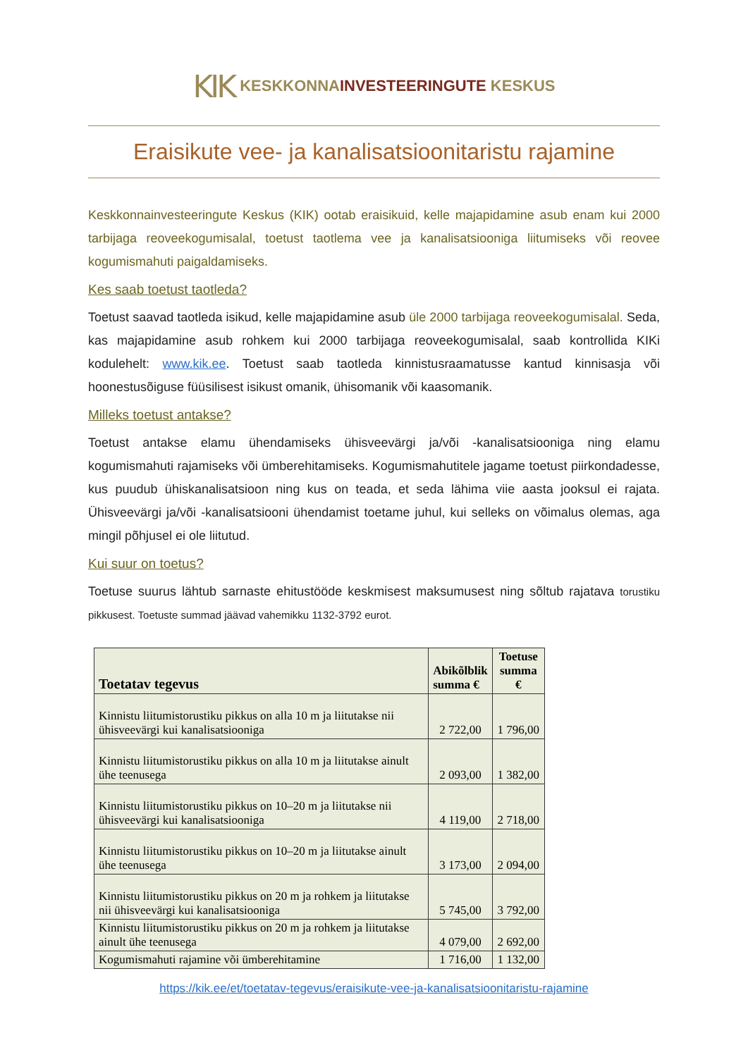KIK KESKKONNAINVESTEERINGUTE KESKUS
Eraisikute vee- ja kanalisatsioonitaristu rajamine
Keskkonnainvesteeringute Keskus (KIK) ootab eraisikuid, kelle majapidamine asub enam kui 2000 tarbijaga reoveekogumisalal, toetust taotlema vee ja kanalisatsiooniga liitumiseks või reovee kogumismahuti paigaldamiseks.
Kes saab toetust taotleda?
Toetust saavad taotleda isikud, kelle majapidamine asub üle 2000 tarbijaga reoveekogumisalal. Seda, kas majapidamine asub rohkem kui 2000 tarbijaga reoveekogumisalal, saab kontrollida KIKi kodulehelt: www.kik.ee. Toetust saab taotleda kinnistusraamatusse kantud kinnisasja või hoonestusõiguse füüsilisest isikust omanik, ühisomanik või kaasomanik.
Milleks toetust antakse?
Toetust antakse elamu ühendamiseks ühisveevärgi ja/või -kanalisatsiooniga ning elamu kogumismahuti rajamiseks või ümberehitamiseks. Kogumismahutitele jagame toetust piirkondadesse, kus puudub ühiskanalisatsioon ning kus on teada, et seda lähima viie aasta jooksul ei rajata. Ühisveevärgi ja/või -kanalisatsiooni ühendamist toetame juhul, kui selleks on võimalus olemas, aga mingil põhjusel ei ole liitutud.
Kui suur on toetus?
Toetuse suurus lähtub sarnaste ehitustööde keskmisest maksumusest ning sõltub rajatava torustiku pikkusest. Toetuste summad jäävad vahemikku 1132-3792 eurot.
| Toetatav tegevus | Abikõlblik summa € | Toetuse summa € |
| --- | --- | --- |
| Kinnistu liitumistorustiku pikkus on alla 10 m ja liitutakse nii ühisveevärgi kui kanalisatsiooniga | 2 722,00 | 1 796,00 |
| Kinnistu liitumistorustiku pikkus on alla 10 m ja liitutakse ainult ühe teenusega | 2 093,00 | 1 382,00 |
| Kinnistu liitumistorustiku pikkus on 10–20 m ja liitutakse nii ühisveevärgi kui kanalisatsiooniga | 4 119,00 | 2 718,00 |
| Kinnistu liitumistorustiku pikkus on 10–20 m ja liitutakse ainult ühe teenusega | 3 173,00 | 2 094,00 |
| Kinnistu liitumistorustiku pikkus on 20 m ja rohkem ja liitutakse nii ühisveevärgi kui kanalisatsiooniga | 5 745,00 | 3 792,00 |
| Kinnistu liitumistorustiku pikkus on 20 m ja rohkem ja liitutakse ainult ühe teenusega | 4 079,00 | 2 692,00 |
| Kogumismahuti rajamine või ümberehitamine | 1 716,00 | 1 132,00 |
https://kik.ee/et/toetatav-tegevus/eraisikute-vee-ja-kanalisatsioonitaristu-rajamine